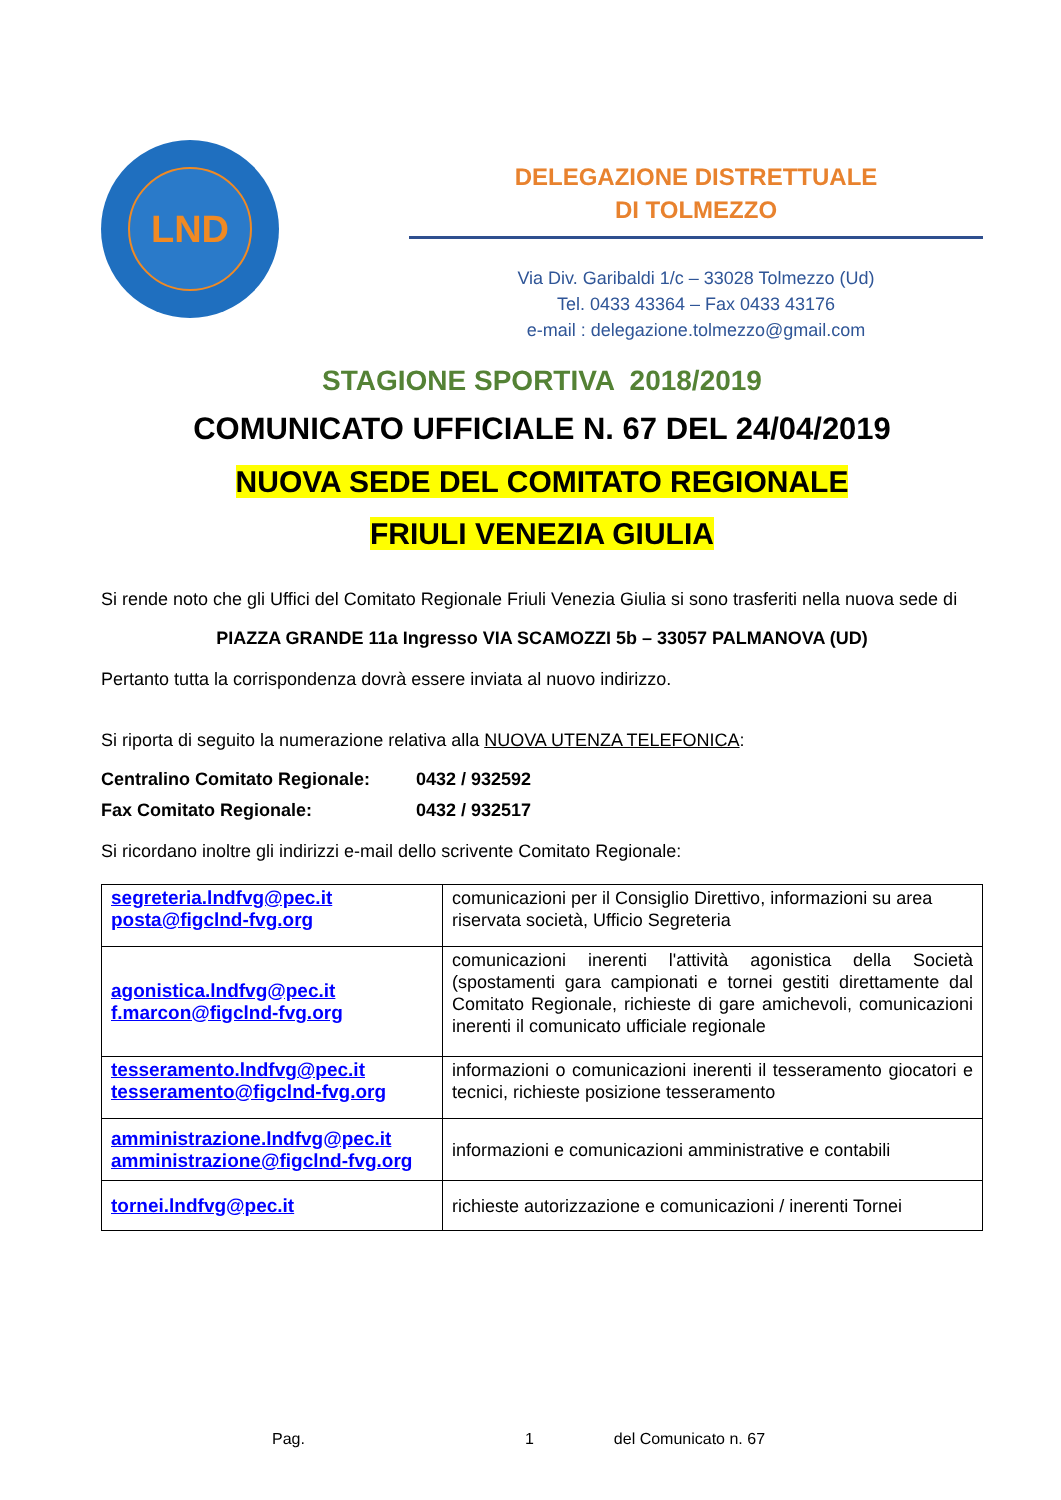LND
DELEGAZIONE DISTRETTUALE
DI TOLMEZZO
Via Div. Garibaldi 1/c – 33028 Tolmezzo (Ud)
Tel. 0433 43364 – Fax 0433 43176
e-mail : delegazione.tolmezzo@gmail.com
STAGIONE SPORTIVA 2018/2019
COMUNICATO UFFICIALE N. 67 DEL 24/04/2019
NUOVA SEDE DEL COMITATO REGIONALE
FRIULI VENEZIA GIULIA
Si rende noto che gli Uffici del Comitato Regionale Friuli Venezia Giulia si sono trasferiti nella nuova sede di
PIAZZA GRANDE 11a Ingresso VIA SCAMOZZI 5b – 33057 PALMANOVA (UD)
Pertanto tutta la corrispondenza dovrà essere inviata al nuovo indirizzo.
Si riporta di seguito la numerazione relativa alla NUOVA UTENZA TELEFONICA:
Centralino Comitato Regionale: 0432 / 932592
Fax Comitato Regionale: 0432 / 932517
Si ricordano inoltre gli indirizzi e-mail dello scrivente Comitato Regionale:
| segreteria.lndfvg@pec.it posta@figclnd-fvg.org | comunicazioni per il Consiglio Direttivo, informazioni su area riservata società, Ufficio Segreteria |
| agonistica.lndfvg@pec.it f.marcon@figclnd-fvg.org | comunicazioni inerenti l'attività agonistica della Società (spostamenti gara campionati e tornei gestiti direttamente dal Comitato Regionale, richieste di gare amichevoli, comunicazioni inerenti il comunicato ufficiale regionale |
| tesseramento.lndfvg@pec.it tesseramento@figclnd-fvg.org | informazioni o comunicazioni inerenti il tesseramento giocatori e tecnici, richieste posizione tesseramento |
| amministrazione.lndfvg@pec.it amministrazione@figclnd-fvg.org | informazioni e comunicazioni amministrative e contabili |
| tornei.lndfvg@pec.it | richieste autorizzazione e comunicazioni / inerenti Tornei |
Pag. 1 del Comunicato n. 67